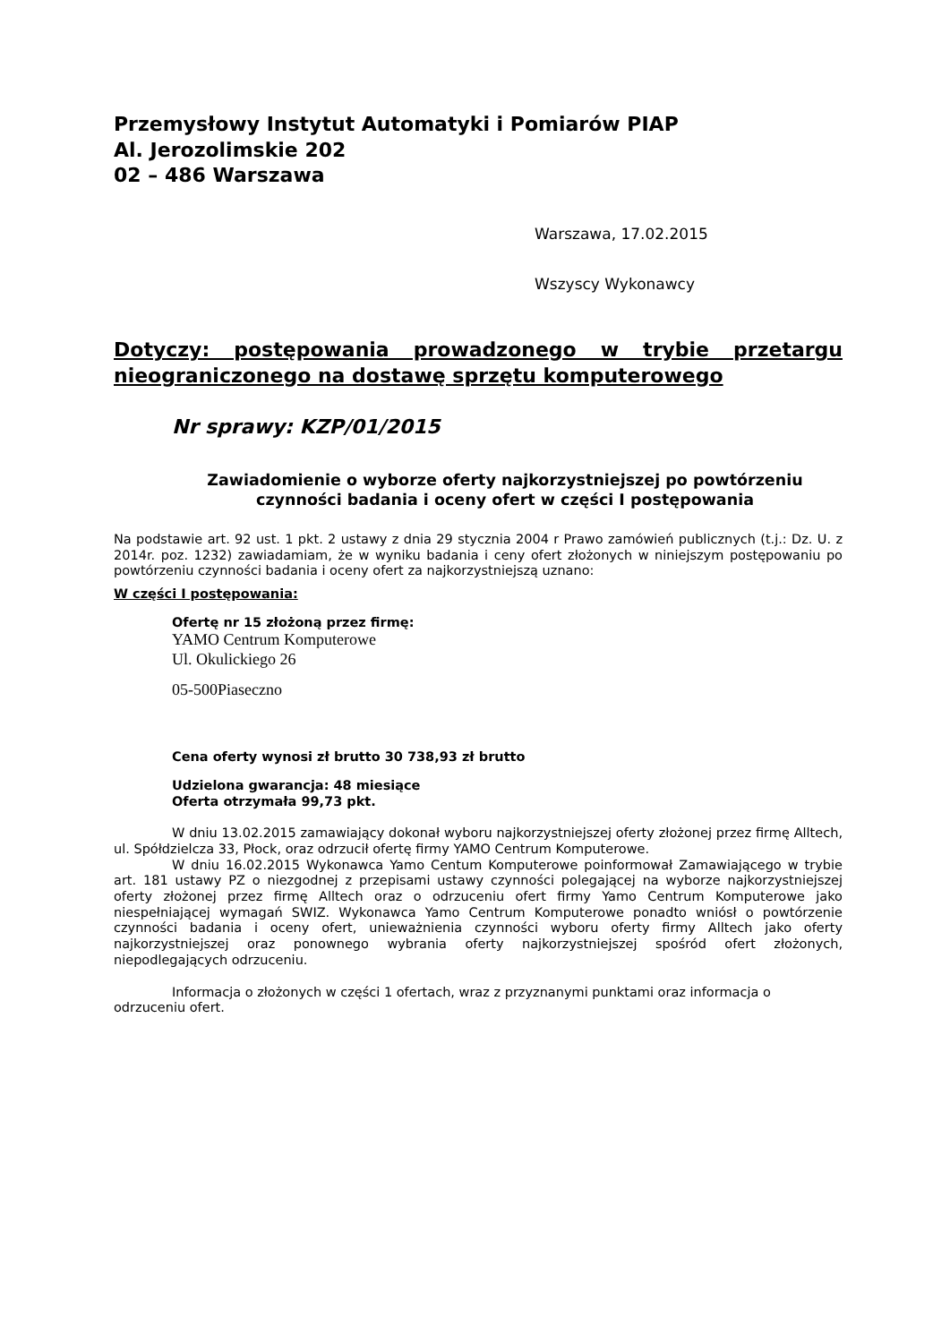Przemysłowy Instytut Automatyki i Pomiarów PIAP
Al. Jerozolimskie 202
02 – 486 Warszawa
Warszawa, 17.02.2015
Wszyscy Wykonawcy
Dotyczy: postępowania prowadzonego w trybie przetargu nieograniczonego na dostawę sprzętu komputerowego
Nr sprawy: KZP/01/2015
Zawiadomienie o wyborze oferty najkorzystniejszej po powtórzeniu czynności badania i oceny ofert w części I postępowania
Na podstawie art. 92 ust. 1 pkt. 2 ustawy z dnia 29 stycznia 2004 r Prawo zamówień publicznych (t.j.: Dz. U. z 2014r. poz. 1232) zawiadamiam, że w wyniku badania i ceny ofert złożonych w niniejszym postępowaniu po powtórzeniu czynności badania i oceny ofert za najkorzystniejszą uznano:
W części I postępowania:
Ofertę nr 15 złożoną przez firmę:
YAMO Centrum Komputerowe
Ul. Okulickiego 26
05-500Piaseczno
Cena oferty wynosi zł brutto 30 738,93 zł brutto
Udzielona gwarancja: 48 miesiące
Oferta otrzymała 99,73 pkt.
W dniu 13.02.2015 zamawiający dokonał wyboru najkorzystniejszej oferty złożonej przez firmę Alltech, ul. Spółdzielcza 33, Płock, oraz odrzucił ofertę firmy YAMO Centrum Komputerowe.
W dniu 16.02.2015 Wykonawca Yamo Centum Komputerowe poinformował Zamawiającego w trybie art. 181 ustawy PZ o niezgodnej z przepisami ustawy czynności polegającej na wyborze najkorzystniejszej oferty złożonej przez firmę Alltech oraz o odrzuceniu ofert firmy Yamo Centrum Komputerowe jako niespełniającej wymagań SWIZ. Wykonawca Yamo Centrum Komputerowe ponadto wniósł o powtórzenie czynności badania i oceny ofert, unieważnienia czynności wyboru oferty firmy Alltech jako oferty najkorzystniejszej oraz ponownego wybrania oferty najkorzystniejszej spośród ofert złożonych, niepodlegających odrzuceniu.
Informacja o złożonych w części 1 ofertach, wraz z przyznanymi punktami oraz informacja o odrzuceniu ofert.